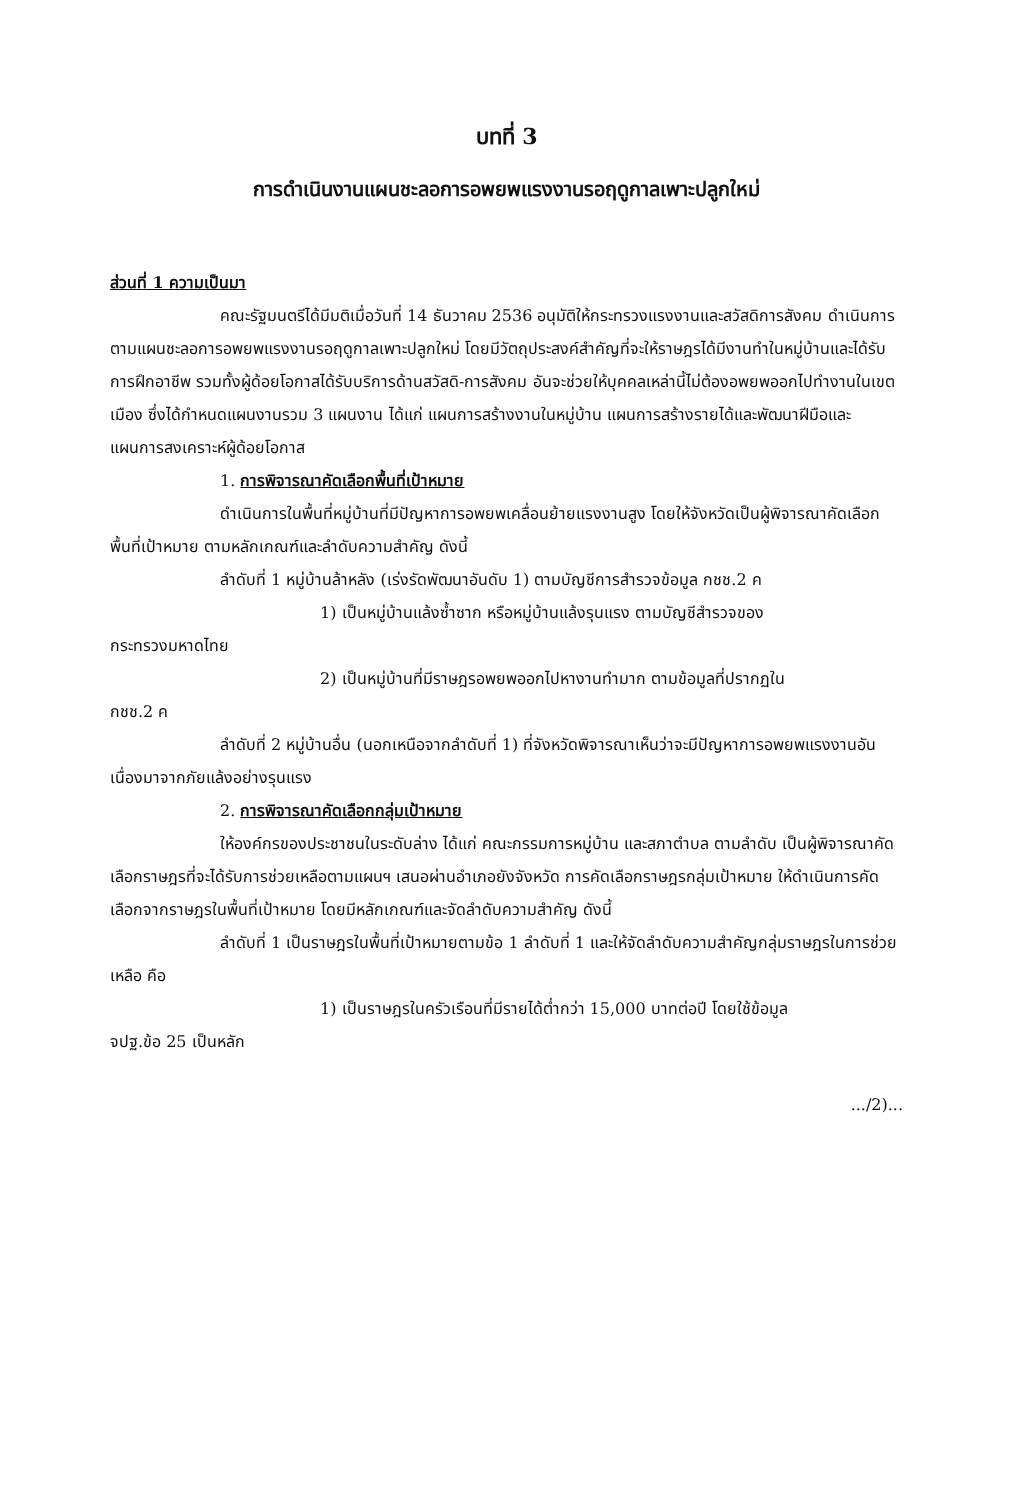บทที่ 3
การดำเนินงานแผนชะลอการอพยพแรงงานรอฤดูกาลเพาะปลูกใหม่
ส่วนที่ 1 ความเป็นมา
คณะรัฐมนตรีได้มีมติเมื่อวันที่ 14 ธันวาคม 2536 อนุมัติให้กระทรวงแรงงานและสวัสดิการสังคม ดำเนินการตามแผนชะลอการอพยพแรงงานรอฤดูกาลเพาะปลูกใหม่ โดยมีวัตถุประสงค์สำคัญที่จะให้ราษฎรได้มีงานทำในหมู่บ้านและได้รับการฝึกอาชีพ รวมทั้งผู้ด้อยโอกาสได้รับบริการด้านสวัสดิ-การสังคม อันจะช่วยให้บุคคลเหล่านี้ไม่ต้องอพยพออกไปทำงานในเขตเมือง ซึ่งได้กำหนดแผนงานรวม 3 แผนงาน ได้แก่ แผนการสร้างงานในหมู่บ้าน แผนการสร้างรายได้และพัฒนาฝีมือและแผนการสงเคราะห์ผู้ด้อยโอกาส
1. การพิจารณาคัดเลือกพื้นที่เป้าหมาย
ดำเนินการในพื้นที่หมู่บ้านที่มีปัญหาการอพยพเคลื่อนย้ายแรงงานสูง โดยให้จังหวัดเป็นผู้พิจารณาคัดเลือกพื้นที่เป้าหมาย ตามหลักเกณฑ์และลำดับความสำคัญ ดังนี้
ลำดับที่ 1 หมู่บ้านล้าหลัง (เร่งรัดพัฒนาอันดับ 1) ตามบัญชีการสำรวจข้อมูล กชช.2 ค
1) เป็นหมู่บ้านแล้งซ้ำซาก หรือหมู่บ้านแล้งรุนแรง ตามบัญชีสำรวจของ
กระทรวงมหาดไทย
2) เป็นหมู่บ้านที่มีราษฎรอพยพออกไปหางานทำมาก ตามข้อมูลที่ปรากฏใน
กชช.2 ค
ลำดับที่ 2 หมู่บ้านอื่น (นอกเหนือจากลำดับที่ 1) ที่จังหวัดพิจารณาเห็นว่าจะมีปัญหาการอพยพแรงงานอันเนื่องมาจากภัยแล้งอย่างรุนแรง
2. การพิจารณาคัดเลือกกลุ่มเป้าหมาย
ให้องค์กรของประชาชนในระดับล่าง ได้แก่ คณะกรรมการหมู่บ้าน และสภาตำบล ตามลำดับ เป็นผู้พิจารณาคัดเลือกราษฎรที่จะได้รับการช่วยเหลือตามแผนฯ เสนอผ่านอำเภอยังจังหวัด การคัดเลือกราษฎรกลุ่มเป้าหมาย ให้ดำเนินการคัดเลือกจากราษฎรในพื้นที่เป้าหมาย โดยมีหลักเกณฑ์และจัดลำดับความสำคัญ ดังนี้
ลำดับที่ 1 เป็นราษฎรในพื้นที่เป้าหมายตามข้อ 1 ลำดับที่ 1 และให้จัดลำดับความสำคัญกลุ่มราษฎรในการช่วยเหลือ คือ
1) เป็นราษฎรในครัวเรือนที่มีรายได้ต่ำกว่า 15,000 บาทต่อปี โดยใช้ข้อมูล
จปฐ.ข้อ 25 เป็นหลัก
.../2)...